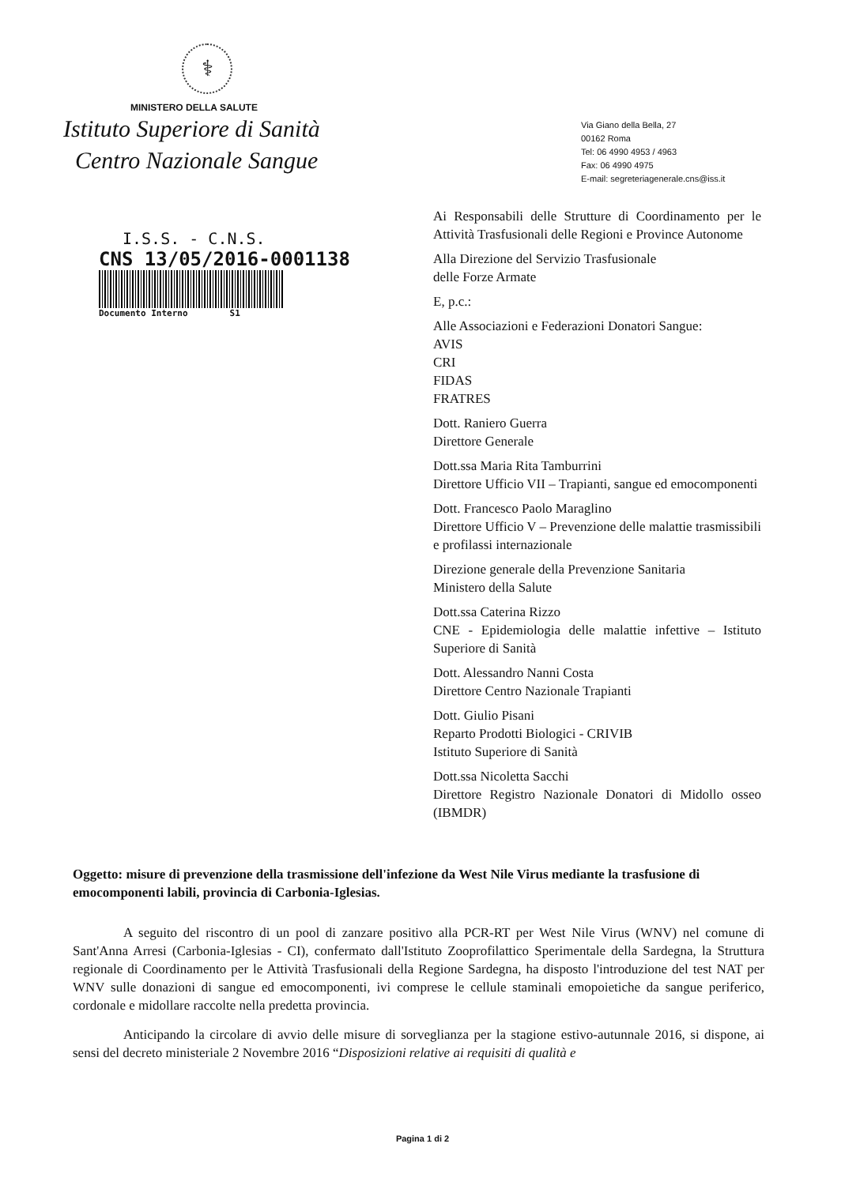⚕
MINISTERO DELLA SALUTE
Istituto Superiore di Sanità
Centro Nazionale Sangue
Via Giano della Bella, 27
00162 Roma
Tel: 06 4990 4953 / 4963
Fax: 06 4990 4975
E-mail: segreteriagenerale.cns@iss.it
I.S.S. - C.N.S.
CNS 13/05/2016-0001138
Documento Interno S1
Ai Responsabili delle Strutture di Coordinamento per le Attività Trasfusionali delle Regioni e Province Autonome
Alla Direzione del Servizio Trasfusionale
delle Forze Armate
E, p.c.:
Alle Associazioni e Federazioni Donatori Sangue:
AVIS
CRI
FIDAS
FRATRES
Dott. Raniero Guerra
Direttore Generale
Dott.ssa Maria Rita Tamburrini
Direttore Ufficio VII – Trapianti, sangue ed emocomponenti
Dott. Francesco Paolo Maraglino
Direttore Ufficio V – Prevenzione delle malattie trasmissibili e profilassi internazionale
Direzione generale della Prevenzione Sanitaria
Ministero della Salute
Dott.ssa Caterina Rizzo
CNE - Epidemiologia delle malattie infettive – Istituto Superiore di Sanità
Dott. Alessandro Nanni Costa
Direttore Centro Nazionale Trapianti
Dott. Giulio Pisani
Reparto Prodotti Biologici - CRIVIB
Istituto Superiore di Sanità
Dott.ssa Nicoletta Sacchi
Direttore Registro Nazionale Donatori di Midollo osseo (IBMDR)
Oggetto: misure di prevenzione della trasmissione dell'infezione da West Nile Virus mediante la trasfusione di emocomponenti labili, provincia di Carbonia-Iglesias.
A seguito del riscontro di un pool di zanzare positivo alla PCR-RT per West Nile Virus (WNV) nel comune di Sant'Anna Arresi (Carbonia-Iglesias - CI), confermato dall'Istituto Zooprofilattico Sperimentale della Sardegna, la Struttura regionale di Coordinamento per le Attività Trasfusionali della Regione Sardegna, ha disposto l'introduzione del test NAT per WNV sulle donazioni di sangue ed emocomponenti, ivi comprese le cellule staminali emopoietiche da sangue periferico, cordonale e midollare raccolte nella predetta provincia.
Anticipando la circolare di avvio delle misure di sorveglianza per la stagione estivo-autunnale 2016, si dispone, ai sensi del decreto ministeriale 2 Novembre 2016 “Disposizioni relative ai requisiti di qualità e
Pagina 1 di 2